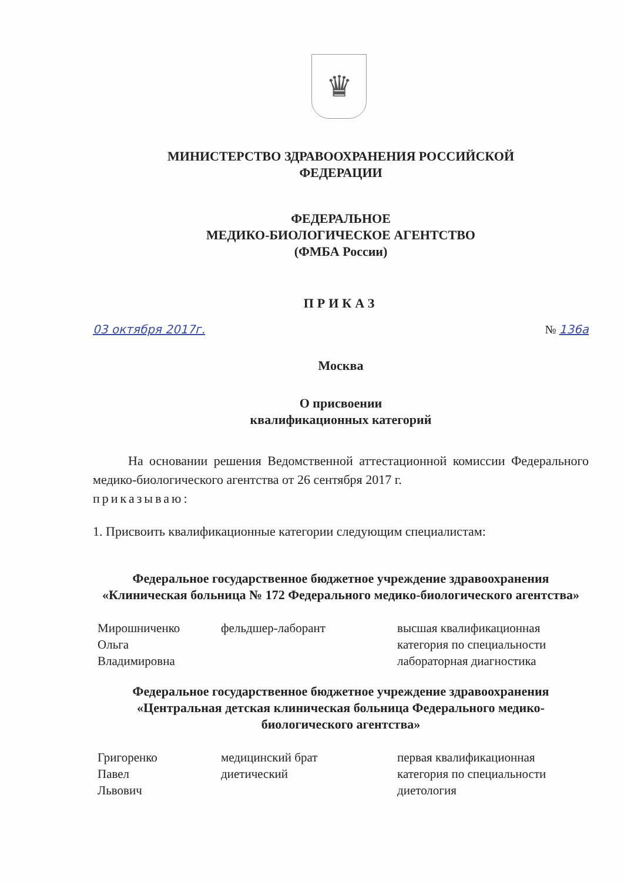♛
МИНИСТЕРСТВО ЗДРАВООХРАНЕНИЯ РОССИЙСКОЙ
ФЕДЕРАЦИИ
ФЕДЕРАЛЬНОЕ
МЕДИКО-БИОЛОГИЧЕСКОЕ АГЕНТСТВО
(ФМБА России)
ПРИКАЗ
03 октября 2017г. № 136а
Москва
О присвоении
квалификационных категорий
На основании решения Ведомственной аттестационной комиссии Федерального медико-биологического агентства от 26 сентября 2017 г.
приказываю:
1. Присвоить квалификационные категории следующим специалистам:
Федеральное государственное бюджетное учреждение здравоохранения «Клиническая больница № 172 Федерального медико-биологического агентства»
| Мирошниченко Ольга Владимировна | фельдшер-лаборант | высшая квалификационная категория по специальности лабораторная диагностика |
Федеральное государственное бюджетное учреждение здравоохранения «Центральная детская клиническая больница Федерального медико-биологического агентства»
| Григоренко Павел Львович | медицинский брат диетический | первая квалификационная категория по специальности диетология |